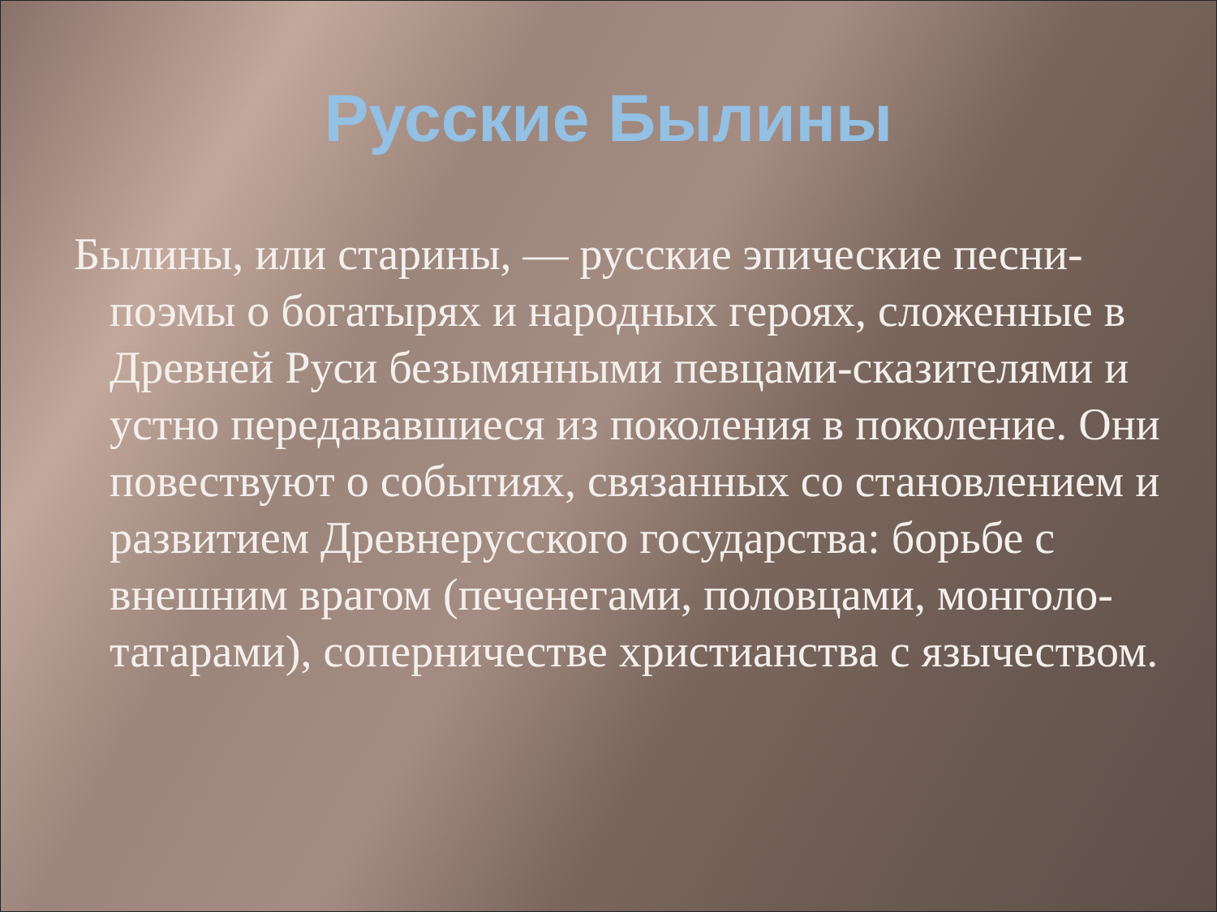Русские Былины
Былины, или старины, — русские эпические песни-поэмы о богатырях и народных героях, сложенные в Древней Руси безымянными певцами-сказителями и устно передававшиеся из поколения в поколение. Они повествуют о событиях, связанных со становлением и развитием Древнерусского государства: борьбе с внешним врагом (печенегами, половцами, монголо-татарами), соперничестве христианства с язычеством.